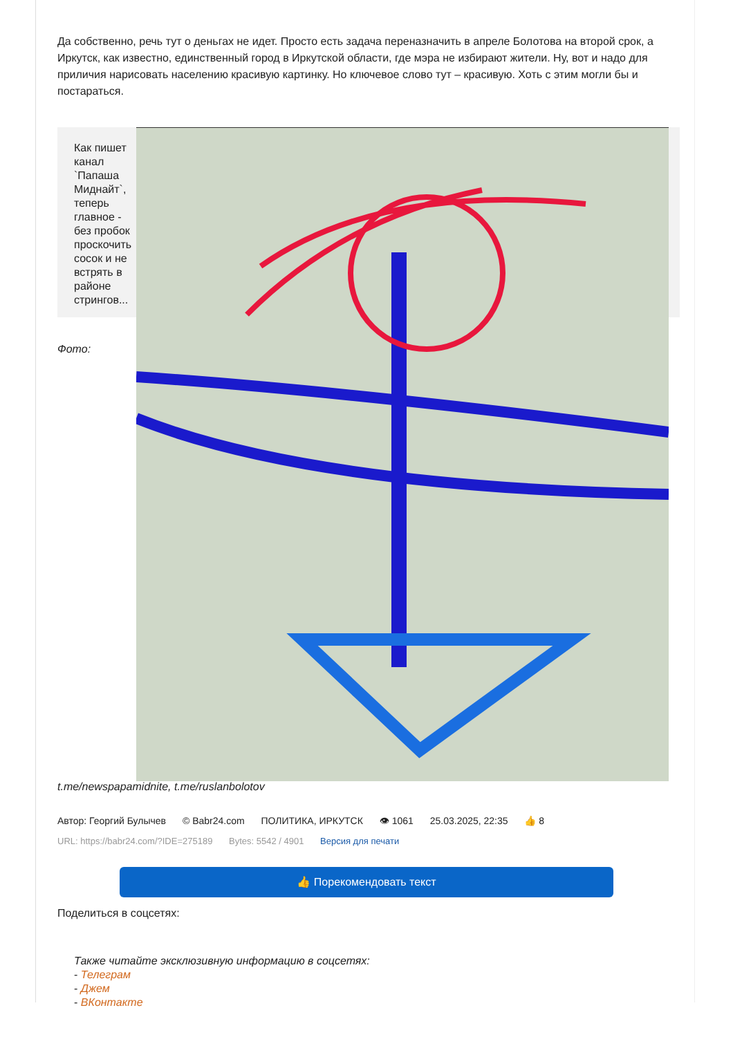Да собственно, речь тут о деньгах не идет. Просто есть задача переназначить в апреле Болотова на второй срок, а Иркутск, как известно, единственный город в Иркутской области, где мэра не избирают жители. Ну, вот и надо для приличия нарисовать населению красивую картинку. Но ключевое слово тут – красивую. Хоть с этим могли бы и постараться.
Как пишет канал `Папаша Миднайт`, теперь главное - без пробок проскочить сосок и не встрять в районе стрингов...
Фото:
t.me/newspapamidnite, t.me/ruslanbolotov
Автор: Георгий Булычев © Babr24.com ПОЛИТИКА, ИРКУТСК 👁 1061 25.03.2025, 22:35 👍 8
URL: https://babr24.com/?IDE=275189 Bytes: 5542 / 4901 Версия для печати
👍 Порекомендовать текст
Поделиться в соцсетях:
Также читайте эксклюзивную информацию в соцсетях:
- Телеграм
- Джем
- ВКонтакте